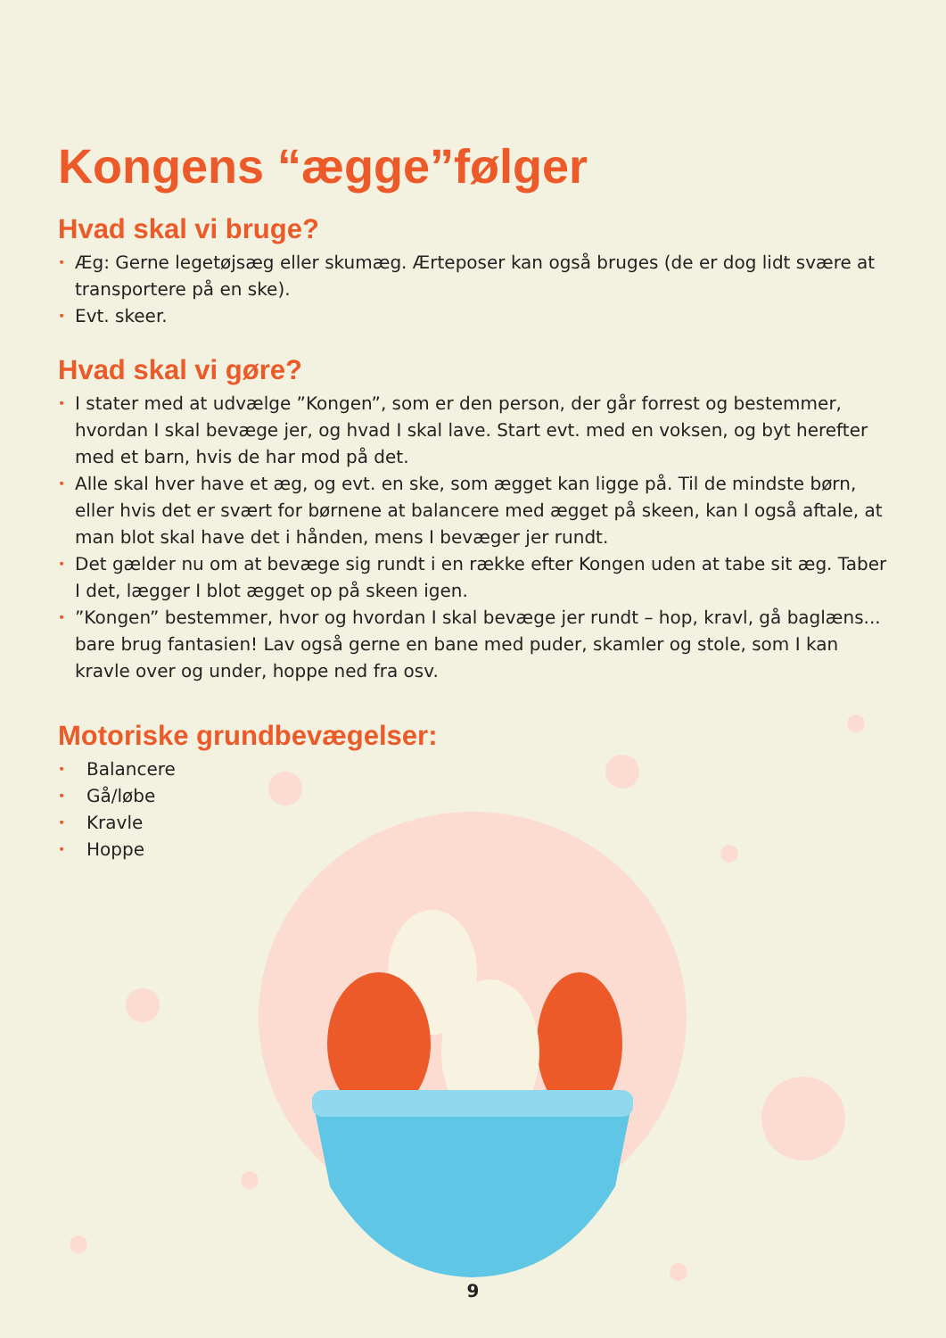Kongens “ægge”følger
Hvad skal vi bruge?
• Æg: Gerne legetøjsæg eller skumæg. Ærteposer kan også bruges (de er dog lidt svære at transportere på en ske).
• Evt. skeer.
Hvad skal vi gøre?
• I stater med at udvælge ”Kongen”, som er den person, der går forrest og bestemmer, hvordan I skal bevæge jer, og hvad I skal lave. Start evt. med en voksen, og byt herefter med et barn, hvis de har mod på det.
• Alle skal hver have et æg, og evt. en ske, som ægget kan ligge på. Til de mindste børn, eller hvis det er svært for børnene at balancere med ægget på skeen, kan I også aftale, at man blot skal have det i hånden, mens I bevæger jer rundt.
• Det gælder nu om at bevæge sig rundt i en række efter Kongen uden at tabe sit æg. Taber I det, lægger I blot ægget op på skeen igen.
•”Kongen” bestemmer, hvor og hvordan I skal bevæge jer rundt – hop, kravl, gå baglæns... bare brug fantasien! Lav også gerne en bane med puder, skamler og stole, som I kan kravle over og under, hoppe ned fra osv.
Motoriske grundbevægelser:
• Balancere
• Gå/løbe
• Kravle
• Hoppe
9